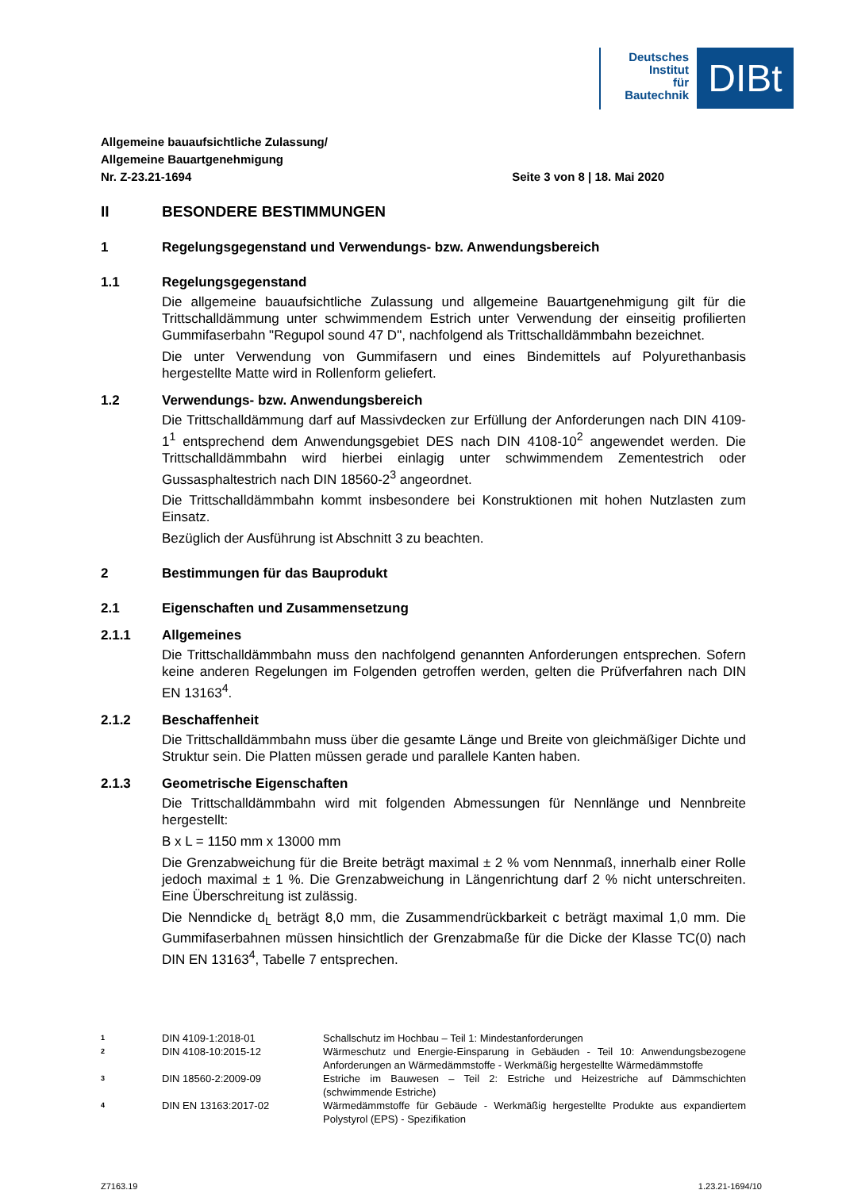Deutsches
Institut
für
Bautechnik
DIBt
Allgemeine bauaufsichtliche Zulassung/
Allgemeine Bauartgenehmigung
Nr. Z-23.21-1694 Seite 3 von 8 | 18. Mai 2020
II BESONDERE BESTIMMUNGEN
1 Regelungsgegenstand und Verwendungs- bzw. Anwendungsbereich
1.1 Regelungsgegenstand
Die allgemeine bauaufsichtliche Zulassung und allgemeine Bauartgenehmigung gilt für die Trittschalldämmung unter schwimmendem Estrich unter Verwendung der einseitig profilierten Gummifaserbahn "Regupol sound 47 D", nachfolgend als Trittschalldämmbahn bezeichnet.
Die unter Verwendung von Gummifasern und eines Bindemittels auf Polyurethanbasis hergestellte Matte wird in Rollenform geliefert.
1.2 Verwendungs- bzw. Anwendungsbereich
Die Trittschalldämmung darf auf Massivdecken zur Erfüllung der Anforderungen nach DIN 4109-1<sup>1</sup> entsprechend dem Anwendungsgebiet DES nach DIN 4108-10<sup>2</sup> angewendet werden. Die Trittschalldämmbahn wird hierbei einlagig unter schwimmendem Zementestrich oder Gussasphaltestrich nach DIN 18560-2<sup>3</sup> angeordnet.
Die Trittschalldämmbahn kommt insbesondere bei Konstruktionen mit hohen Nutzlasten zum Einsatz.
Bezüglich der Ausführung ist Abschnitt 3 zu beachten.
2 Bestimmungen für das Bauprodukt
2.1 Eigenschaften und Zusammensetzung
2.1.1 Allgemeines
Die Trittschalldämmbahn muss den nachfolgend genannten Anforderungen entsprechen. Sofern keine anderen Regelungen im Folgenden getroffen werden, gelten die Prüfverfahren nach DIN EN 13163<sup>4</sup>.
2.1.2 Beschaffenheit
Die Trittschalldämmbahn muss über die gesamte Länge und Breite von gleichmäßiger Dichte und Struktur sein. Die Platten müssen gerade und parallele Kanten haben.
2.1.3 Geometrische Eigenschaften
Die Trittschalldämmbahn wird mit folgenden Abmessungen für Nennlänge und Nennbreite hergestellt:
B x L = 1150 mm x 13000 mm
Die Grenzabweichung für die Breite beträgt maximal ± 2 % vom Nennmaß, innerhalb einer Rolle jedoch maximal ± 1 %. Die Grenzabweichung in Längenrichtung darf 2 % nicht unterschreiten. Eine Überschreitung ist zulässig.
Die Nenndicke d<sub>L</sub> beträgt 8,0 mm, die Zusammendrückbarkeit c beträgt maximal 1,0 mm. Die Gummifaserbahnen müssen hinsichtlich der Grenzabmaße für die Dicke der Klasse TC(0) nach DIN EN 13163<sup>4</sup>, Tabelle 7 entsprechen.
1 DIN 4109-1:2018-01 Schallschutz im Hochbau – Teil 1: Mindestanforderungen
2 DIN 4108-10:2015-12 Wärmeschutz und Energie-Einsparung in Gebäuden - Teil 10: Anwendungsbezogene Anforderungen an Wärmedämmstoffe - Werkmäßig hergestellte Wärmedämmstoffe
3 DIN 18560-2:2009-09 Estriche im Bauwesen – Teil 2: Estriche und Heizestriche auf Dämmschichten (schwimmende Estriche)
4 DIN EN 13163:2017-02 Wärmedämmstoffe für Gebäude - Werkmäßig hergestellte Produkte aus expandiertem Polystyrol (EPS) - Spezifikation
Z7163.19 1.23.21-1694/10